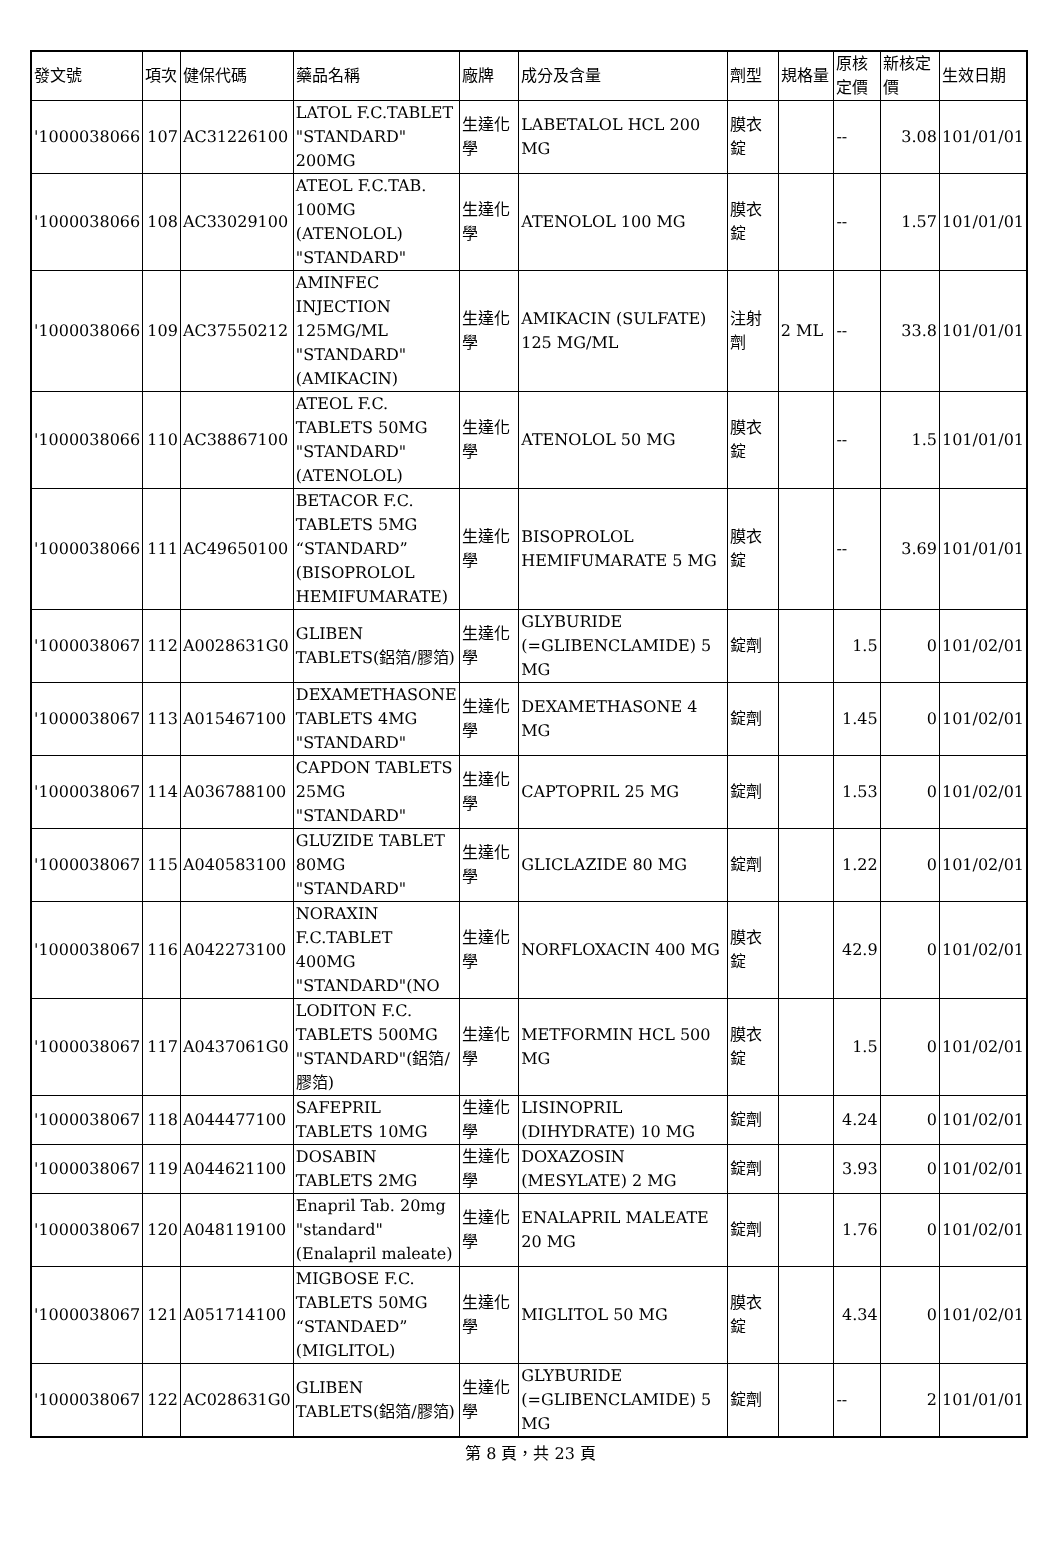| 發文號 | 項次 | 健保代碼 | 藥品名稱 | 廠牌 | 成分及含量 | 劑型 | 規格量 | 原核定價 | 新核定價 | 生效日期 |
| --- | --- | --- | --- | --- | --- | --- | --- | --- | --- | --- |
| '1000038066 | 107 | AC31226100 | LATOL F.C.TABLET "STANDARD" 200MG | 生達化學 | LABETALOL HCL 200 MG | 膜衣錠 | | -- | 3.08 | 101/01/01 |
| '1000038066 | 108 | AC33029100 | ATEOL F.C.TAB. 100MG (ATENOLOL) "STANDARD" | 生達化學 | ATENOLOL 100 MG | 膜衣錠 | | -- | 1.57 | 101/01/01 |
| '1000038066 | 109 | AC37550212 | AMINFEC INJECTION 125MG/ML "STANDARD" (AMIKACIN) | 生達化學 | AMIKACIN (SULFATE) 125 MG/ML | 注射劑 | 2 ML | -- | 33.8 | 101/01/01 |
| '1000038066 | 110 | AC38867100 | ATEOL F.C. TABLETS 50MG "STANDARD" (ATENOLOL) | 生達化學 | ATENOLOL 50 MG | 膜衣錠 | | -- | 1.5 | 101/01/01 |
| '1000038066 | 111 | AC49650100 | BETACOR F.C. TABLETS 5MG “STANDARD” (BISOPROLOL HEMIFUMARATE) | 生達化學 | BISOPROLOL HEMIFUMARATE 5 MG | 膜衣錠 | | -- | 3.69 | 101/01/01 |
| '1000038067 | 112 | A0028631G0 | GLIBEN TABLETS(鋁箔/膠箔) | 生達化學 | GLYBURIDE (=GLIBENCLAMIDE) 5 MG | 錠劑 | | 1.5 | 0 | 101/02/01 |
| '1000038067 | 113 | A015467100 | DEXAMETHASONE TABLETS 4MG "STANDARD" | 生達化學 | DEXAMETHASONE 4 MG | 錠劑 | | 1.45 | 0 | 101/02/01 |
| '1000038067 | 114 | A036788100 | CAPDON TABLETS 25MG "STANDARD" | 生達化學 | CAPTOPRIL 25 MG | 錠劑 | | 1.53 | 0 | 101/02/01 |
| '1000038067 | 115 | A040583100 | GLUZIDE TABLET 80MG "STANDARD" | 生達化學 | GLICLAZIDE 80 MG | 錠劑 | | 1.22 | 0 | 101/02/01 |
| '1000038067 | 116 | A042273100 | NORAXIN F.C.TABLET 400MG "STANDARD"(NO | 生達化學 | NORFLOXACIN 400 MG | 膜衣錠 | | 42.9 | 0 | 101/02/01 |
| '1000038067 | 117 | A0437061G0 | LODITON F.C. TABLETS 500MG "STANDARD"(鋁箔/膠箔) | 生達化學 | METFORMIN HCL 500 MG | 膜衣錠 | | 1.5 | 0 | 101/02/01 |
| '1000038067 | 118 | A044477100 | SAFEPRIL TABLETS 10MG | 生達化學 | LISINOPRIL (DIHYDRATE) 10 MG | 錠劑 | | 4.24 | 0 | 101/02/01 |
| '1000038067 | 119 | A044621100 | DOSABIN TABLETS 2MG | 生達化學 | DOXAZOSIN (MESYLATE) 2 MG | 錠劑 | | 3.93 | 0 | 101/02/01 |
| '1000038067 | 120 | A048119100 | Enapril Tab. 20mg "standard" (Enalapril maleate) | 生達化學 | ENALAPRIL MALEATE 20 MG | 錠劑 | | 1.76 | 0 | 101/02/01 |
| '1000038067 | 121 | A051714100 | MIGBOSE F.C. TABLETS 50MG “STANDAED” (MIGLITOL) | 生達化學 | MIGLITOL 50 MG | 膜衣錠 | | 4.34 | 0 | 101/02/01 |
| '1000038067 | 122 | AC028631G0 | GLIBEN TABLETS(鋁箔/膠箔) | 生達化學 | GLYBURIDE (=GLIBENCLAMIDE) 5 MG | 錠劑 | | -- | 2 | 101/01/01 |
第 8 頁，共 23 頁